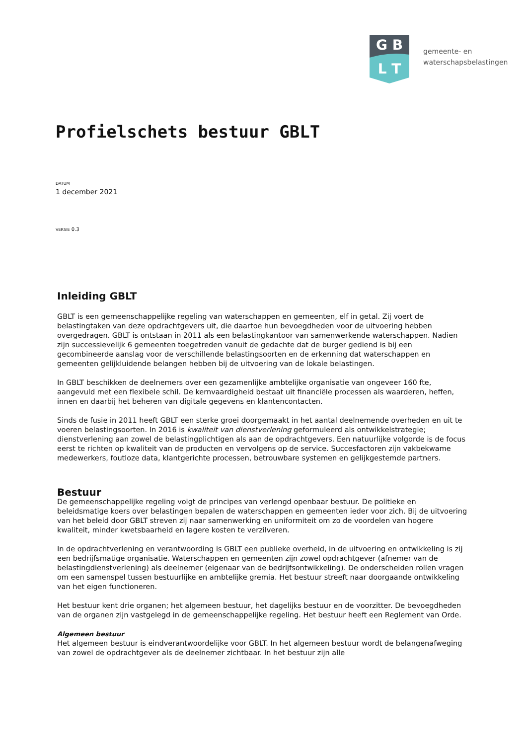G B
L T
gemeente- en
waterschapsbelastingen
Profielschets bestuur GBLT
DATUM
1 december 2021
VERSIE 0.3
Inleiding GBLT
GBLT is een gemeenschappelijke regeling van waterschappen en gemeenten, elf in getal. Zij voert de belastingtaken van deze opdrachtgevers uit, die daartoe hun bevoegdheden voor de uitvoering hebben overgedragen. GBLT is ontstaan in 2011 als een belastingkantoor van samenwerkende waterschappen. Nadien zijn successievelijk 6 gemeenten toegetreden vanuit de gedachte dat de burger gediend is bij een gecombineerde aanslag voor de verschillende belastingsoorten en de erkenning dat waterschappen en gemeenten gelijkluidende belangen hebben bij de uitvoering van de lokale belastingen.
In GBLT beschikken de deelnemers over een gezamenlijke ambtelijke organisatie van ongeveer 160 fte, aangevuld met een flexibele schil. De kernvaardigheid bestaat uit financiële processen als waarderen, heffen, innen en daarbij het beheren van digitale gegevens en klantencontacten.
Sinds de fusie in 2011 heeft GBLT een sterke groei doorgemaakt in het aantal deelnemende overheden en uit te voeren belastingsoorten. In 2016 is kwaliteit van dienstverlening geformuleerd als ontwikkelstrategie; dienstverlening aan zowel de belastingplichtigen als aan de opdrachtgevers. Een natuurlijke volgorde is de focus eerst te richten op kwaliteit van de producten en vervolgens op de service. Succesfactoren zijn vakbekwame medewerkers, foutloze data, klantgerichte processen, betrouwbare systemen en gelijkgestemde partners.
Bestuur
De gemeenschappelijke regeling volgt de principes van verlengd openbaar bestuur. De politieke en beleidsmatige koers over belastingen bepalen de waterschappen en gemeenten ieder voor zich. Bij de uitvoering van het beleid door GBLT streven zij naar samenwerking en uniformiteit om zo de voordelen van hogere kwaliteit, minder kwetsbaarheid en lagere kosten te verzilveren.
In de opdrachtverlening en verantwoording is GBLT een publieke overheid, in de uitvoering en ontwikkeling is zij een bedrijfsmatige organisatie. Waterschappen en gemeenten zijn zowel opdrachtgever (afnemer van de belastingdienstverlening) als deelnemer (eigenaar van de bedrijfsontwikkeling). De onderscheiden rollen vragen om een samenspel tussen bestuurlijke en ambtelijke gremia. Het bestuur streeft naar doorgaande ontwikkeling van het eigen functioneren.
Het bestuur kent drie organen; het algemeen bestuur, het dagelijks bestuur en de voorzitter. De bevoegdheden van de organen zijn vastgelegd in de gemeenschappelijke regeling. Het bestuur heeft een Reglement van Orde.
Algemeen bestuur
Het algemeen bestuur is eindverantwoordelijke voor GBLT. In het algemeen bestuur wordt de belangenafweging van zowel de opdrachtgever als de deelnemer zichtbaar. In het bestuur zijn alle